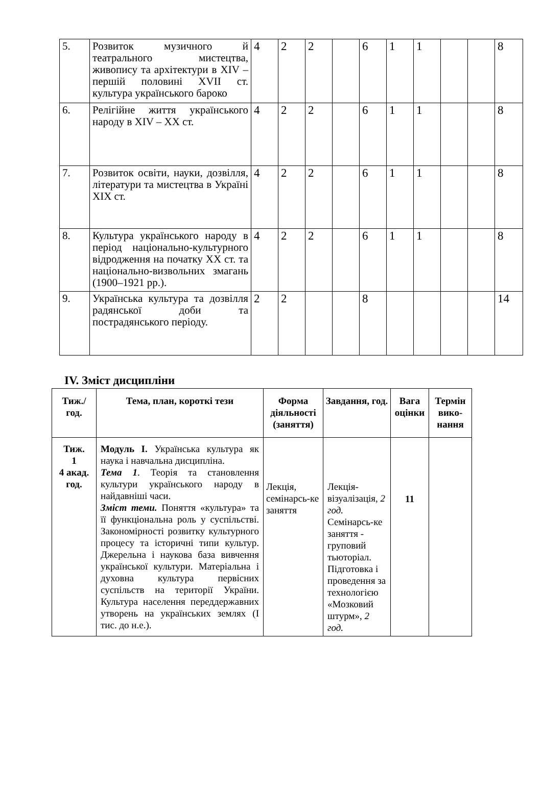| 5. | Розвиток музичного й театрального мистецтва, живопису та архітектури в XIV – першій половині XVII ст. культура українського бароко | 4 | 2 | 2 | | 6 | 1 | 1 | | | 8 |
| 6. | Релігійне життя українського народу в XIV – XX ст. | 4 | 2 | 2 | | 6 | 1 | 1 | | | 8 |
| 7. | Розвиток освіти, науки, дозвілля, літератури та мистецтва в Україні XIX ст. | 4 | 2 | 2 | | 6 | 1 | 1 | | | 8 |
| 8. | Культура українського народу в період національно-культурного відродження на початку XX ст. та національно-визвольних змагань (1900–1921 рр.). | 4 | 2 | 2 | | 6 | 1 | 1 | | | 8 |
| 9. | Українська культура та дозвілля радянської доби та пострадянського періоду. | 2 | 2 | | | 8 | | | | | 14 |
IV. Зміст дисципліни
| Тиж./ год. | Тема, план, короткі тези | Форма діяльності (заняття) | Завдання, год. | Вага оцінки | Термін вико-нання |
| --- | --- | --- | --- | --- | --- |
| Тиж. 1 4 акад. год. | Модуль I. Українська культура як наука і навчальна дисципліна. Тема 1 . Теорія та становлення культури українського народу в найдавніші часи. Зміст теми. Поняття «культура» та її функціональна роль у суспільстві. Закономірності розвитку культурного процесу та історичні типи культур. Джерельна і наукова база вивчення української культури. Матеріальна і духовна культура первісних суспільств на території України. Культура населення переддержавних утворень на українських землях (I тис. до н.е.). | Лекція, семінарсь-ке заняття | Лекція-візуалізація, 2 год. Семінарсь-ке заняття - груповий тьюторіал. Підготовка і проведення за технологією «Мозковий штурм», 2 год. | 11 | |